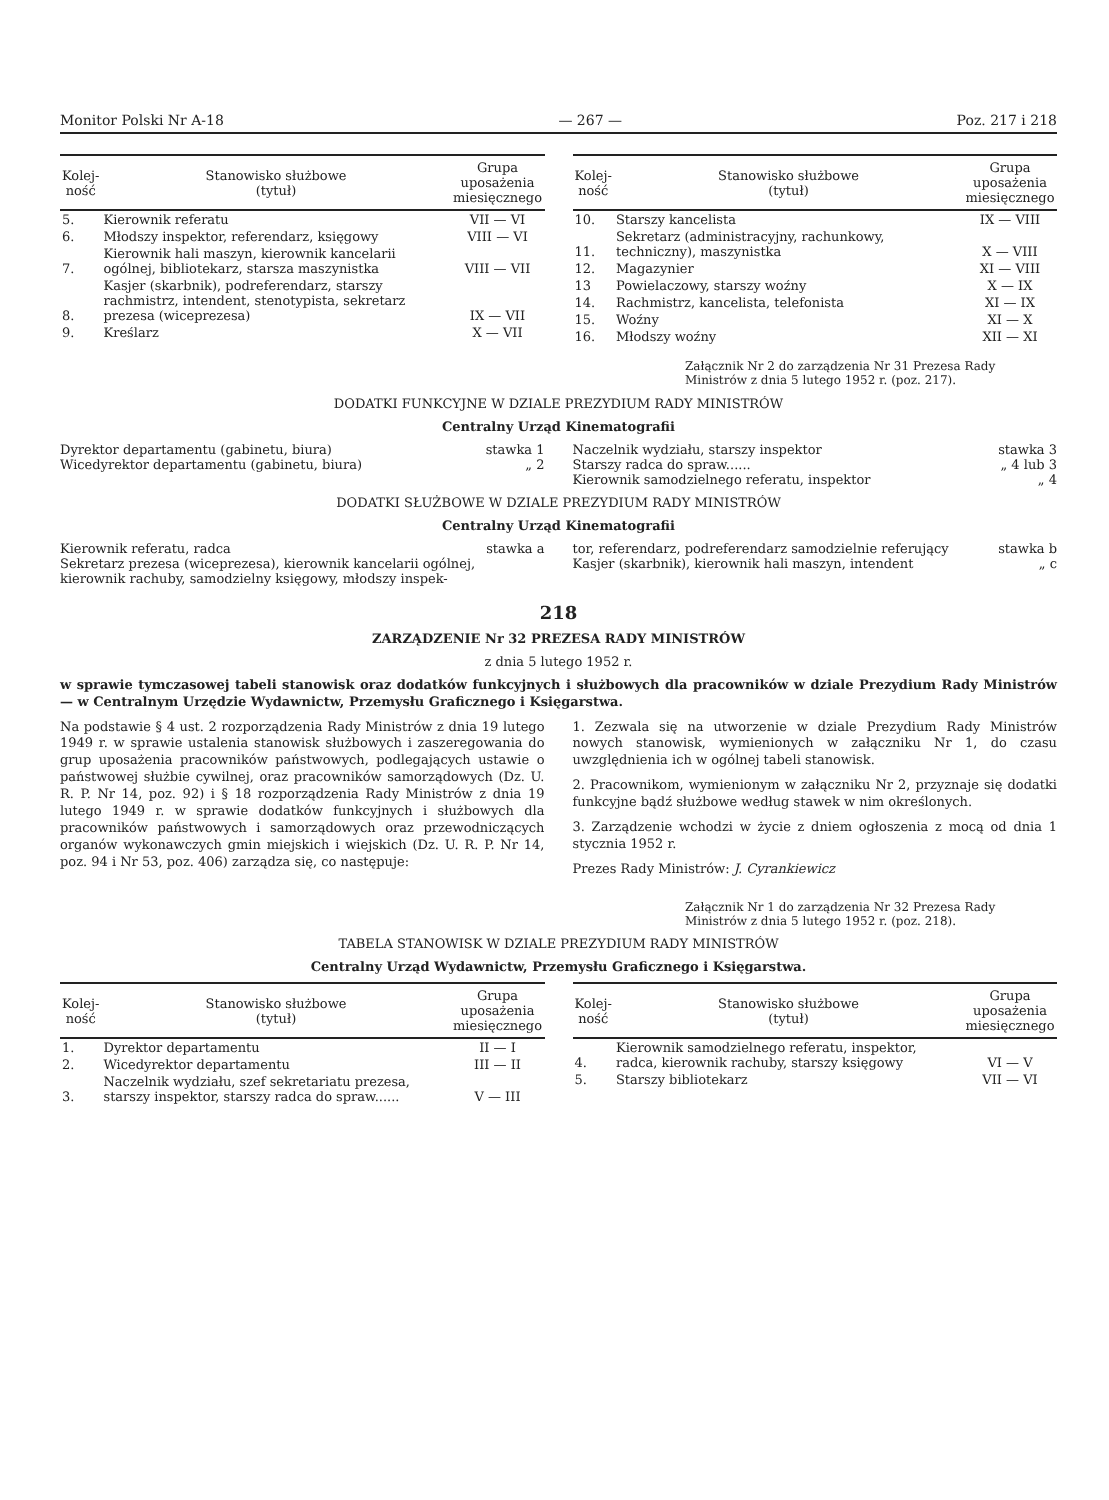Monitor Polski Nr A-18 — 267 — Poz. 217 i 218
| Kolej- ność | Stanowisko służbowe (tytuł) | Grupa uposażenia miesięcznego |
| --- | --- | --- |
| 5. | Kierownik referatu | VII — VI |
| 6. | Młodszy inspektor, referendarz, księgowy | VIII — VI |
| 7. | Kierownik hali maszyn, kierownik kancelarii ogólnej, bibliotekarz, starsza maszynistka | VIII — VII |
| 8. | Kasjer (skarbnik), podreferendarz, starszy rachmistrz, intendent, stenotypista, sekretarz prezesa (wiceprezesa) | IX — VII |
| 9. | Kreślarz | X — VII |
| Kolej- ność | Stanowisko służbowe (tytuł) | Grupa uposażenia miesięcznego |
| --- | --- | --- |
| 10. | Starszy kancelista | IX — VIII |
| 11. | Sekretarz (administracyjny, rachunkowy, techniczny), maszynistka | X — VIII |
| 12. | Magazynier | XI — VIII |
| 13 | Powielaczowy, starszy woźny | X — IX |
| 14. | Rachmistrz, kancelista, telefonista | XI — IX |
| 15. | Woźny | XI — X |
| 16. | Młodszy woźny | XII — XI |
Załącznik Nr 2 do zarządzenia Nr 31 Prezesa Rady Ministrów z dnia 5 lutego 1952 r. (poz. 217).
DODATKI FUNKCYJNE W DZIALE PREZYDIUM RADY MINISTRÓW
Centralny Urząd Kinematografii
Dyrektor departamentu (gabinetu, biura) stawka 1
Wicedyrektor departamentu (gabinetu, biura) „ 2
Naczelnik wydziału, starszy inspektor stawka 3
Starszy radca do spraw...... „ 4 lub 3
Kierownik samodzielnego referatu, inspektor „ 4
DODATKI SŁUŻBOWE W DZIALE PREZYDIUM RADY MINISTRÓW
Centralny Urząd Kinematografii
Kierownik referatu, radca stawka a
Sekretarz prezesa (wiceprezesa), kierownik kancelarii ogólnej, kierownik rachuby, samodzielny księgowy, młodszy inspek-
tor, referendarz, podreferendarz samodzielnie referujący stawka b
Kasjer (skarbnik), kierownik hali maszyn, intendent „ c
218
ZARZĄDZENIE Nr 32 PREZESA RADY MINISTRÓW
z dnia 5 lutego 1952 r.
w sprawie tymczasowej tabeli stanowisk oraz dodatków funkcyjnych i służbowych dla pracowników w dziale Prezydium Rady Ministrów — w Centralnym Urzędzie Wydawnictw, Przemysłu Graficznego i Księgarstwa.
Na podstawie § 4 ust. 2 rozporządzenia Rady Ministrów z dnia 19 lutego 1949 r. w sprawie ustalenia stanowisk służbowych i zaszeregowania do grup uposażenia pracowników państwowych, podlegających ustawie o państwowej służbie cywilnej, oraz pracowników samorządowych (Dz. U. R. P. Nr 14, poz. 92) i § 18 rozporządzenia Rady Ministrów z dnia 19 lutego 1949 r. w sprawie dodatków funkcyjnych i służbowych dla pracowników państwowych i samorządowych oraz przewodniczących organów wykonawczych gmin miejskich i wiejskich (Dz. U. R. P. Nr 14, poz. 94 i Nr 53, poz. 406) zarządza się, co następuje:
1. Zezwala się na utworzenie w dziale Prezydium Rady Ministrów nowych stanowisk, wymienionych w załączniku Nr 1, do czasu uwzględnienia ich w ogólnej tabeli stanowisk.
2. Pracownikom, wymienionym w załączniku Nr 2, przyznaje się dodatki funkcyjne bądź służbowe według stawek w nim określonych.
3. Zarządzenie wchodzi w życie z dniem ogłoszenia z mocą od dnia 1 stycznia 1952 r.
Prezes Rady Ministrów: J. Cyrankiewicz
Załącznik Nr 1 do zarządzenia Nr 32 Prezesa Rady Ministrów z dnia 5 lutego 1952 r. (poz. 218).
TABELA STANOWISK W DZIALE PREZYDIUM RADY MINISTRÓW
Centralny Urząd Wydawnictw, Przemysłu Graficznego i Księgarstwa.
| Kolej- ność | Stanowisko służbowe (tytuł) | Grupa uposażenia miesięcznego |
| --- | --- | --- |
| 1. | Dyrektor departamentu | II — I |
| 2. | Wicedyrektor departamentu | III — II |
| 3. | Naczelnik wydziału, szef sekretariatu prezesa, starszy inspektor, starszy radca do spraw...... | V — III |
| Kolej- ność | Stanowisko służbowe (tytuł) | Grupa uposażenia miesięcznego |
| --- | --- | --- |
| 4. | Kierownik samodzielnego referatu, inspektor, radca, kierownik rachuby, starszy księgowy | VI — V |
| 5. | Starszy bibliotekarz | VII — VI |